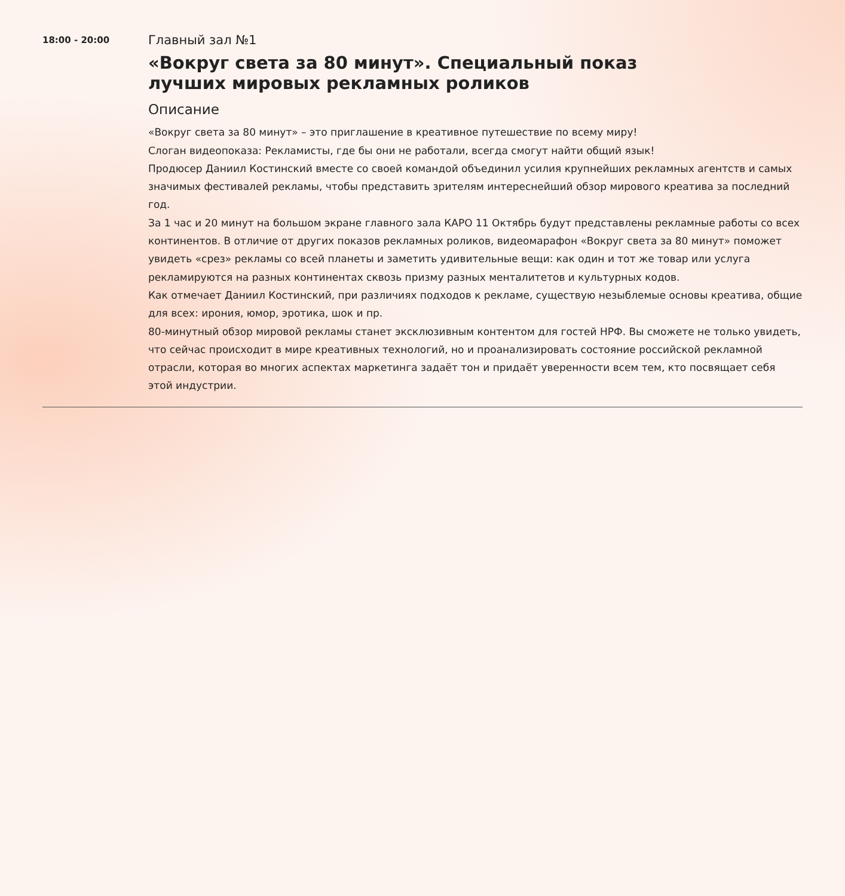18:00 - 20:00
Главный зал №1
«Вокруг света за 80 минут». Специальный показ
лучших мировых рекламных роликов
Описание
«Вокруг света за 80 минут» – это приглашение в креативное путешествие по всему миру!
Слоган видеопоказа: Рекламисты, где бы они не работали, всегда смогут найти общий язык!
Продюсер Даниил Костинский вместе со своей командой объединил усилия крупнейших рекламных агентств и самых значимых фестивалей рекламы, чтобы представить зрителям интереснейший обзор мирового креатива за последний год.
За 1 час и 20 минут на большом экране главного зала КАРО 11 Октябрь будут представлены рекламные работы со всех континентов. В отличие от других показов рекламных роликов, видеомарафон «Вокруг света за 80 минут» поможет увидеть «срез» рекламы со всей планеты и заметить удивительные вещи: как один и тот же товар или услуга рекламируются на разных континентах сквозь призму разных менталитетов и культурных кодов.
Как отмечает Даниил Костинский, при различиях подходов к рекламе, существую незыблемые основы креатива, общие для всех: ирония, юмор, эротика, шок и пр.
80-минутный обзор мировой рекламы станет эксклюзивным контентом для гостей НРФ. Вы сможете не только увидеть, что сейчас происходит в мире креативных технологий, но и проанализировать состояние российской рекламной отрасли, которая во многих аспектах маркетинга задаёт тон и придаёт уверенности всем тем, кто посвящает себя этой индустрии.